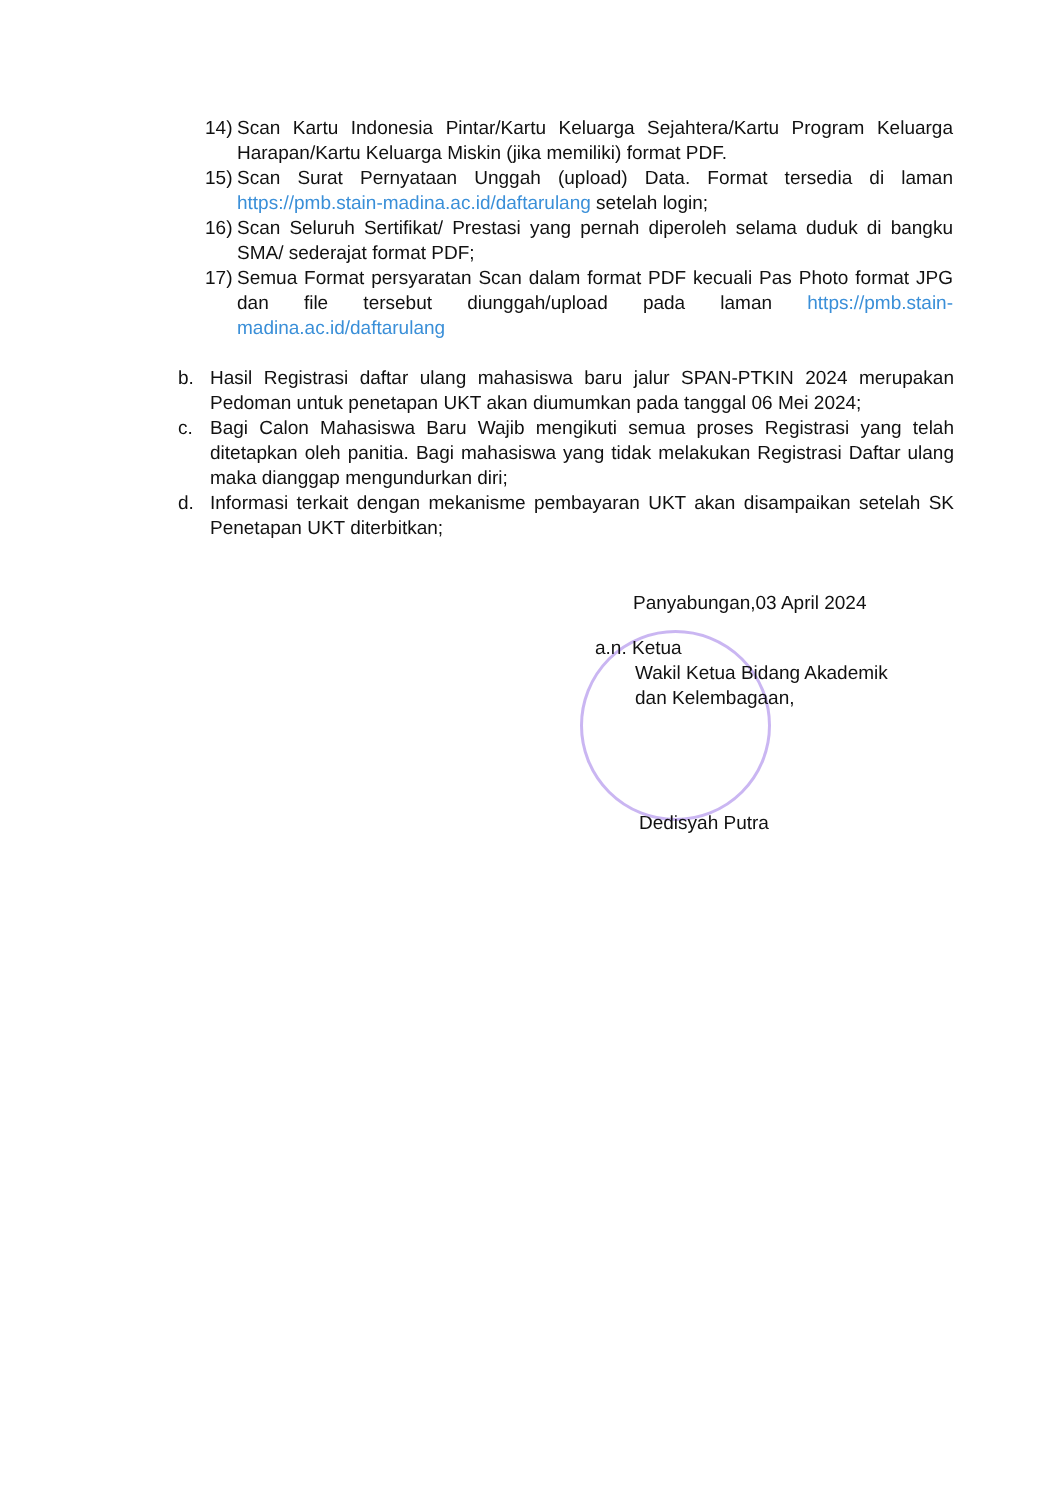14) Scan Kartu Indonesia Pintar/Kartu Keluarga Sejahtera/Kartu Program Keluarga Harapan/Kartu Keluarga Miskin (jika memiliki) format PDF.
15) Scan Surat Pernyataan Unggah (upload) Data. Format tersedia di laman https://pmb.stain-madina.ac.id/daftarulang setelah login;
16) Scan Seluruh Sertifikat/ Prestasi yang pernah diperoleh selama duduk di bangku SMA/ sederajat format PDF;
17) Semua Format persyaratan Scan dalam format PDF kecuali Pas Photo format JPG dan file tersebut diunggah/upload pada laman https://pmb.stain-madina.ac.id/daftarulang
b. Hasil Registrasi daftar ulang mahasiswa baru jalur SPAN-PTKIN 2024 merupakan Pedoman untuk penetapan UKT akan diumumkan pada tanggal 06 Mei 2024;
c. Bagi Calon Mahasiswa Baru Wajib mengikuti semua proses Registrasi yang telah ditetapkan oleh panitia. Bagi mahasiswa yang tidak melakukan Registrasi Daftar ulang maka dianggap mengundurkan diri;
d. Informasi terkait dengan mekanisme pembayaran UKT akan disampaikan setelah SK Penetapan UKT diterbitkan;
Panyabungan,03 April 2024
a.n. Ketua
Wakil Ketua Bidang Akademik
dan Kelembagaan,
Dedisyah Putra